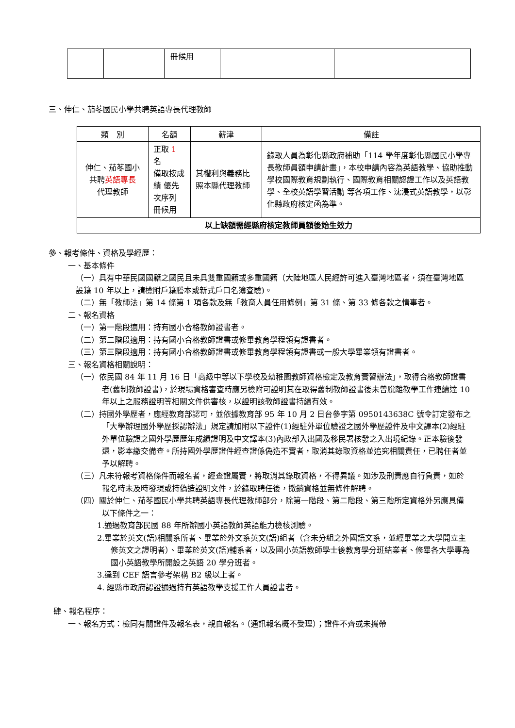| | | 冊候用 | | |
三、伸仁、茄苳國民小學共聘英語專長代理教師
| 類 別 | 名額 | 薪津 | 備註 |
| --- | --- | --- | --- |
| 伸仁、茄苳國小 共聘 英語專長 代理教師 | 正取 1 名 備取按成 績 優先 次序列 冊候用 | 其權利與義務比照本縣代理教師 | 錄取人員為彰化縣政府補助「114 學年度彰化縣國民小學專長教師員額申請計畫」，本校申請內容為英語教學、協助推動學校國際教育規劃執行、國際教育相關認證工作以及英語教學、全校英語學習活動 等各項工作、沈浸式英語教學，以彰化縣政府核定函為準。 |
| 以上缺額需經縣府核定教師員額後始生效力 | | | |
參、報考條件、資格及學經歷：
一、基本條件
（一）具有中華民國國籍之國民且未具雙重國籍或多重國籍（大陸地區人民經許可進入臺灣地區者，須在臺灣地區設籍 10 年以上，請檢附戶籍謄本或新式戶口名簿查驗)。
（二）無「教師法」第 14 條第 1 項各款及無「教育人員任用條例」第 31 條、第 33 條各款之情事者。
二、報名資格
（一）第一階段適用：持有國小合格教師證書者。
（二）第二階段適用：持有國小合格教師證書或修畢教育學程領有證書者。
（三）第三階段適用：持有國小合格教師證書或修畢教育學程領有證書或一般大學畢業領有證書者。
三、報名資格相關說明：
（一）依民國 84 年 11 月 16 日「高級中等以下學校及幼稚園教師資格檢定及教育實習辦法」，取得合格教師證書者(舊制教師證書)，於現場資格審查時應另檢附可證明其在取得舊制教師證書後未曾脫離教學工作連續達 10 年以上之服務證明等相關文件供審核，以證明該教師證書持續有效。
（二）持國外學歷者，應經教育部認可，並依據教育部 95 年 10 月 2 日台參字第 0950143638C 號令訂定發布之「大學辦理國外學歷採認辦法」規定請加附以下證件(1)經駐外單位驗證之國外學歷證件及中文譯本(2)經駐外單位驗證之國外學歷歷年成績證明及中文譯本(3)內政部入出國及移民署核發之入出境紀錄。正本驗後發還，影本繳交備查。所持國外學歷證件經查證係偽造不實者，取消其錄取資格並追究相關責任，已聘任者並予以解聘。
（三）凡未符報考資格條件而報名者，經查證屬實，將取消其錄取資格，不得異議。如涉及刑責應自行負責，如於報名時未及時發現或持偽造證明文件，於錄取聘任後，撤銷資格並無條件解聘。
（四）關於伸仁、茄苳國民小學共聘英語專長代理教師部分，除第一階段、第二階段、第三階所定資格外另應具備以下條件之一：
1.通過教育部民國 88 年所辦國小英語教師英語能力檢核測驗。
2.畢業於英文(語)相關系所者、畢業於外文系英文(語)組者（含未分組之外國語文系，並經畢業之大學開立主修英文之證明者）、畢業於英文(語)輔系者，以及國小英語教師學士後教育學分班結業者、修畢各大學專為國小英語教學所開設之英語 20 學分班者。
3.達到 CEF 語言參考架構 B2 級以上者。
4. 經縣市政府認證通過持有英語教學支援工作人員證書者。
肆、報名程序：
一、報名方式：檢同有關證件及報名表，親自報名。（通訊報名概不受理）；證件不齊或未攜帶